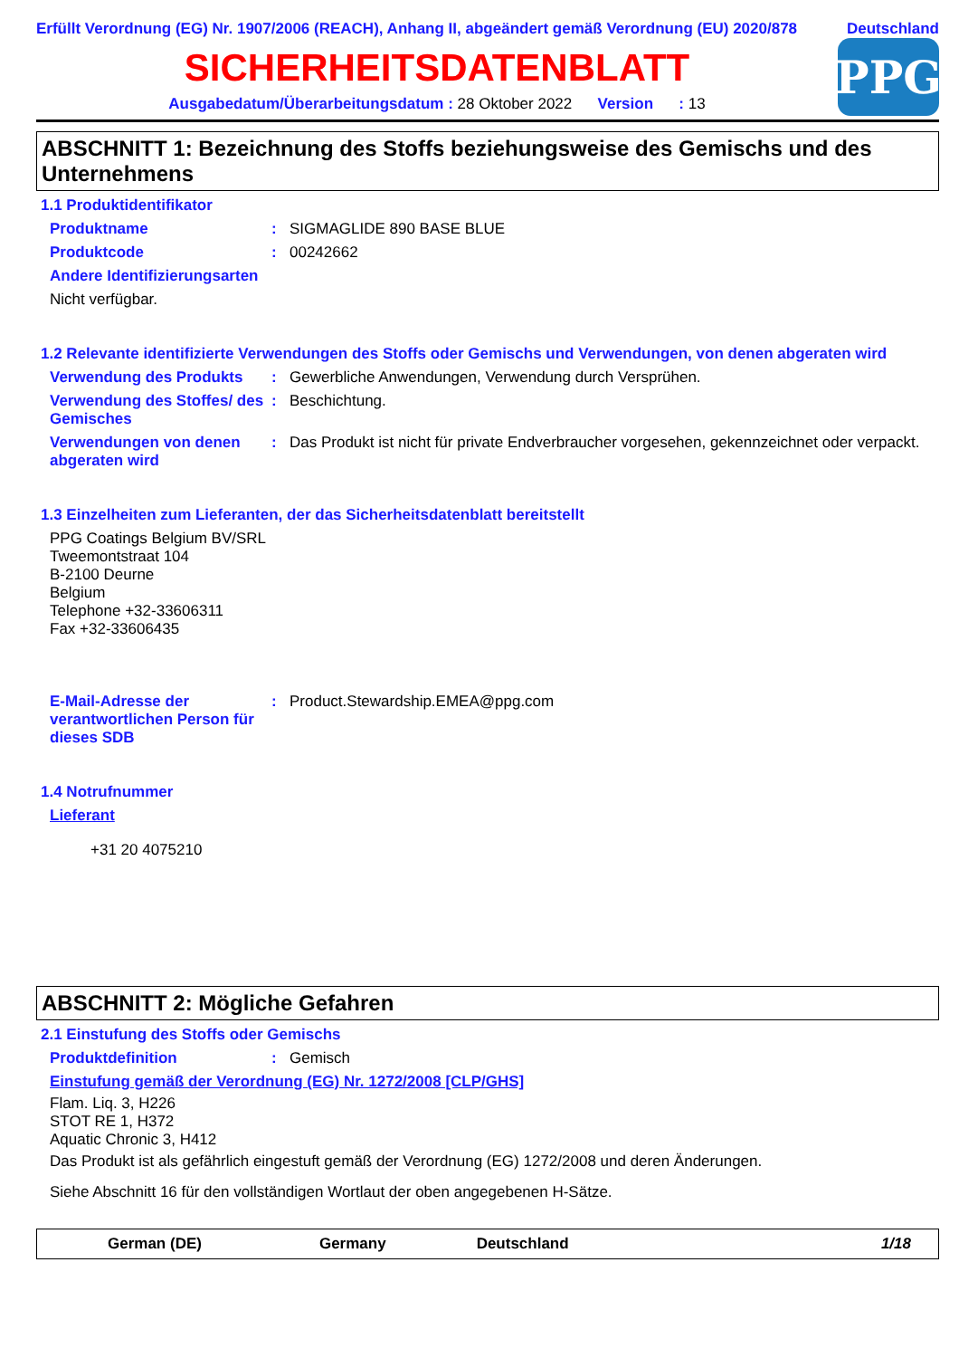Erfüllt Verordnung (EG) Nr. 1907/2006 (REACH), Anhang II, abgeändert gemäß Verordnung (EU) 2020/878 Deutschland
SICHERHEITSDATENBLATT
Ausgabedatum/Überarbeitungsdatum : 28 Oktober 2022 Version : 13
PPG
ABSCHNITT 1: Bezeichnung des Stoffs beziehungsweise des Gemischs und des Unternehmens
1.1 Produktidentifikator
Produktname : SIGMAGLIDE 890 BASE BLUE
Produktcode : 00242662
Andere Identifizierungsarten
Nicht verfügbar.
1.2 Relevante identifizierte Verwendungen des Stoffs oder Gemischs und Verwendungen, von denen abgeraten wird
Verwendung des Produkts : Gewerbliche Anwendungen, Verwendung durch Versprühen.
Verwendung des Stoffes/ des Gemisches
: Beschichtung.
Verwendungen von denen abgeraten wird
: Das Produkt ist nicht für private Endverbraucher vorgesehen, gekennzeichnet oder verpackt.
1.3 Einzelheiten zum Lieferanten, der das Sicherheitsdatenblatt bereitstellt
PPG Coatings Belgium BV/SRL
Tweemontstraat 104
B-2100 Deurne
Belgium
Telephone +32-33606311
Fax +32-33606435
E-Mail-Adresse der verantwortlichen Person für dieses SDB
: Product.Stewardship.EMEA@ppg.com
1.4 Notrufnummer
Lieferant
+31 20 4075210
ABSCHNITT 2: Mögliche Gefahren
2.1 Einstufung des Stoffs oder Gemischs
Produktdefinition : Gemisch
Einstufung gemäß der Verordnung (EG) Nr. 1272/2008 [CLP/GHS]
Flam. Liq. 3, H226
STOT RE 1, H372
Aquatic Chronic 3, H412
Das Produkt ist als gefährlich eingestuft gemäß der Verordnung (EG) 1272/2008 und deren Änderungen.
Siehe Abschnitt 16 für den vollständigen Wortlaut der oben angegebenen H-Sätze.
German (DE) Germany Deutschland 1/18